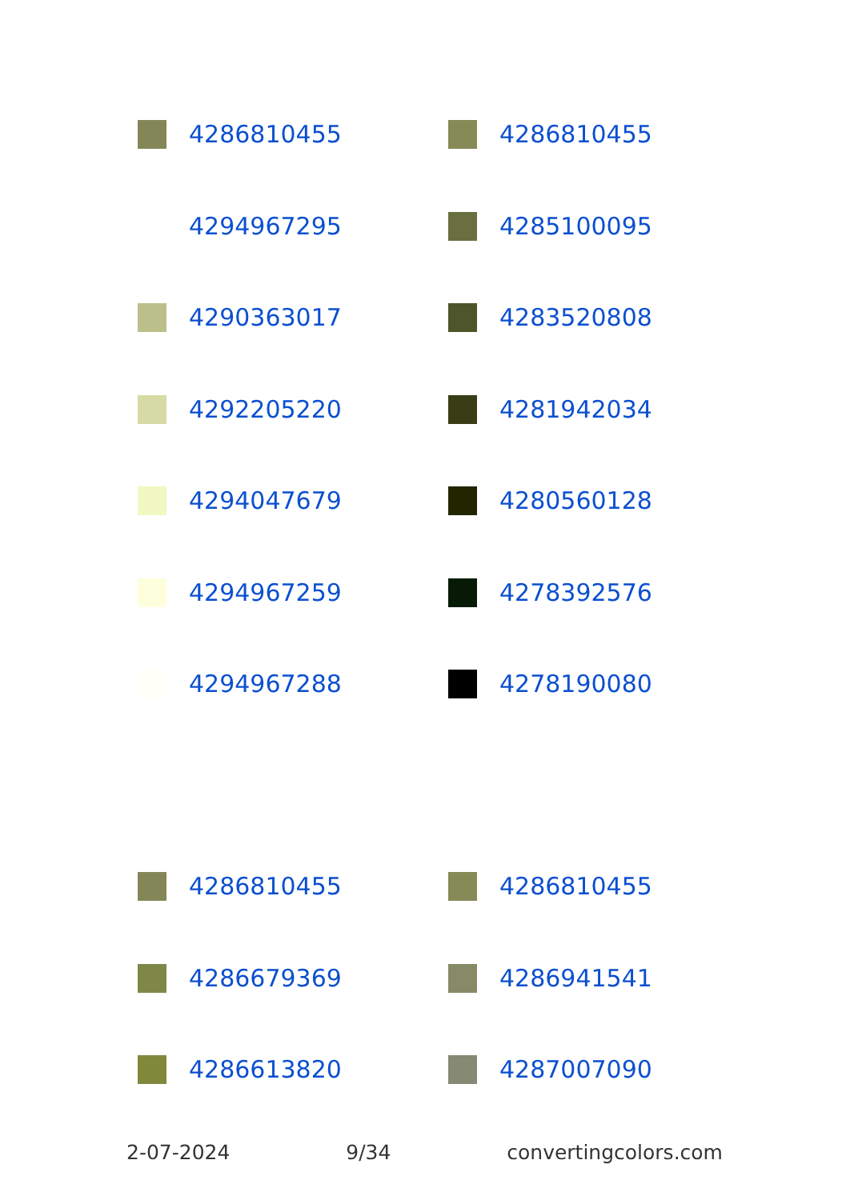4286810455
4286810455
4294967295
4285100095
4290363017
4283520808
4292205220
4281942034
4294047679
4280560128
4294967259
4278392576
4294967288
4278190080
4286810455
4286810455
4286679369
4286941541
4286613820
4287007090
2-07-2024 9/34 convertingcolors.com